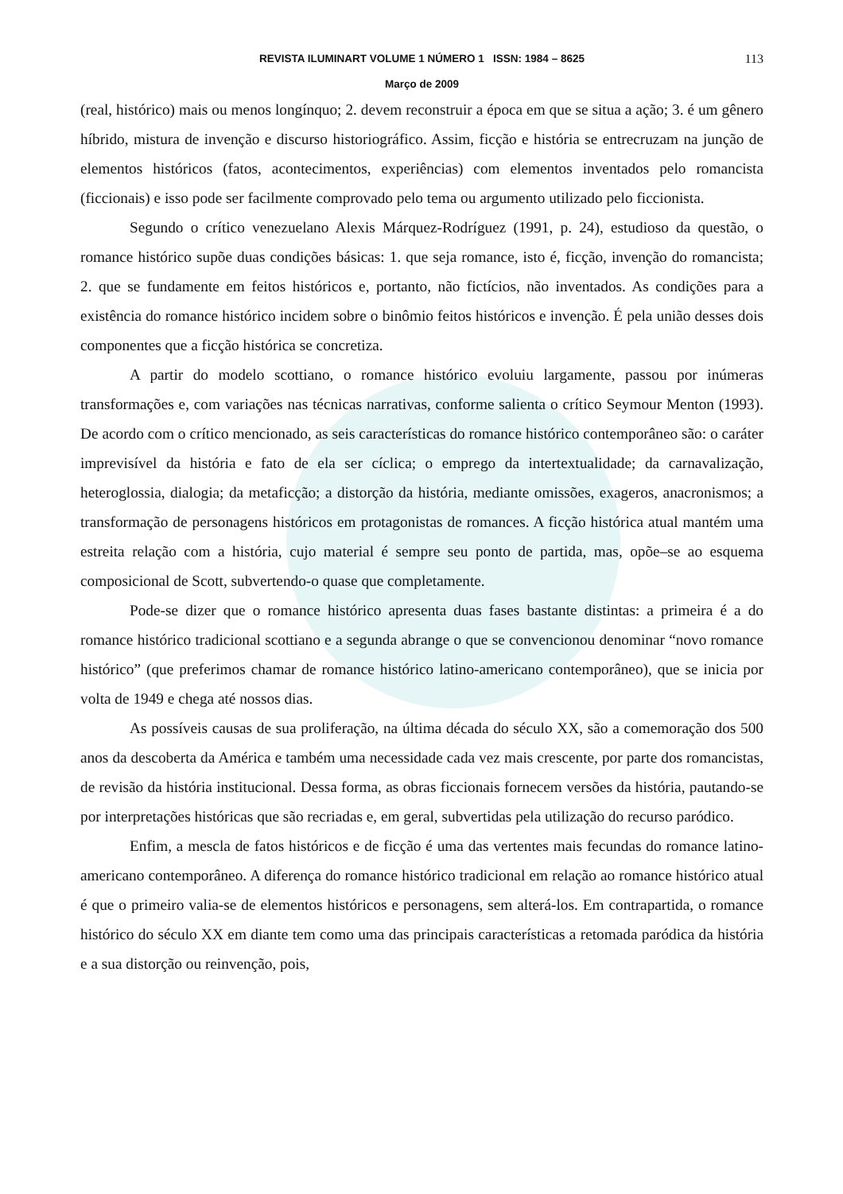REVISTA ILUMINART VOLUME 1 NÚMERO 1 ISSN: 1984 – 8625 113
Março de 2009
(real, histórico) mais ou menos longínquo; 2. devem reconstruir a época em que se situa a ação; 3. é um gênero híbrido, mistura de invenção e discurso historiográfico. Assim, ficção e história se entrecruzam na junção de elementos históricos (fatos, acontecimentos, experiências) com elementos inventados pelo romancista (ficcionais) e isso pode ser facilmente comprovado pelo tema ou argumento utilizado pelo ficcionista.
Segundo o crítico venezuelano Alexis Márquez-Rodríguez (1991, p. 24), estudioso da questão, o romance histórico supõe duas condições básicas: 1. que seja romance, isto é, ficção, invenção do romancista; 2. que se fundamente em feitos históricos e, portanto, não fictícios, não inventados. As condições para a existência do romance histórico incidem sobre o binômio feitos históricos e invenção. É pela união desses dois componentes que a ficção histórica se concretiza.
A partir do modelo scottiano, o romance histórico evoluiu largamente, passou por inúmeras transformações e, com variações nas técnicas narrativas, conforme salienta o crítico Seymour Menton (1993). De acordo com o crítico mencionado, as seis características do romance histórico contemporâneo são: o caráter imprevisível da história e fato de ela ser cíclica; o emprego da intertextualidade; da carnavalização, heteroglossia, dialogia; da metaficção; a distorção da história, mediante omissões, exageros, anacronismos; a transformação de personagens históricos em protagonistas de romances. A ficção histórica atual mantém uma estreita relação com a história, cujo material é sempre seu ponto de partida, mas, opõe–se ao esquema composicional de Scott, subvertendo-o quase que completamente.
Pode-se dizer que o romance histórico apresenta duas fases bastante distintas: a primeira é a do romance histórico tradicional scottiano e a segunda abrange o que se convencionou denominar “novo romance histórico” (que preferimos chamar de romance histórico latino-americano contemporâneo), que se inicia por volta de 1949 e chega até nossos dias.
As possíveis causas de sua proliferação, na última década do século XX, são a comemoração dos 500 anos da descoberta da América e também uma necessidade cada vez mais crescente, por parte dos romancistas, de revisão da história institucional. Dessa forma, as obras ficcionais fornecem versões da história, pautando-se por interpretações históricas que são recriadas e, em geral, subvertidas pela utilização do recurso paródico.
Enfim, a mescla de fatos históricos e de ficção é uma das vertentes mais fecundas do romance latino-americano contemporâneo. A diferença do romance histórico tradicional em relação ao romance histórico atual é que o primeiro valia-se de elementos históricos e personagens, sem alterá-los. Em contrapartida, o romance histórico do século XX em diante tem como uma das principais características a retomada paródica da história e a sua distorção ou reinvenção, pois,